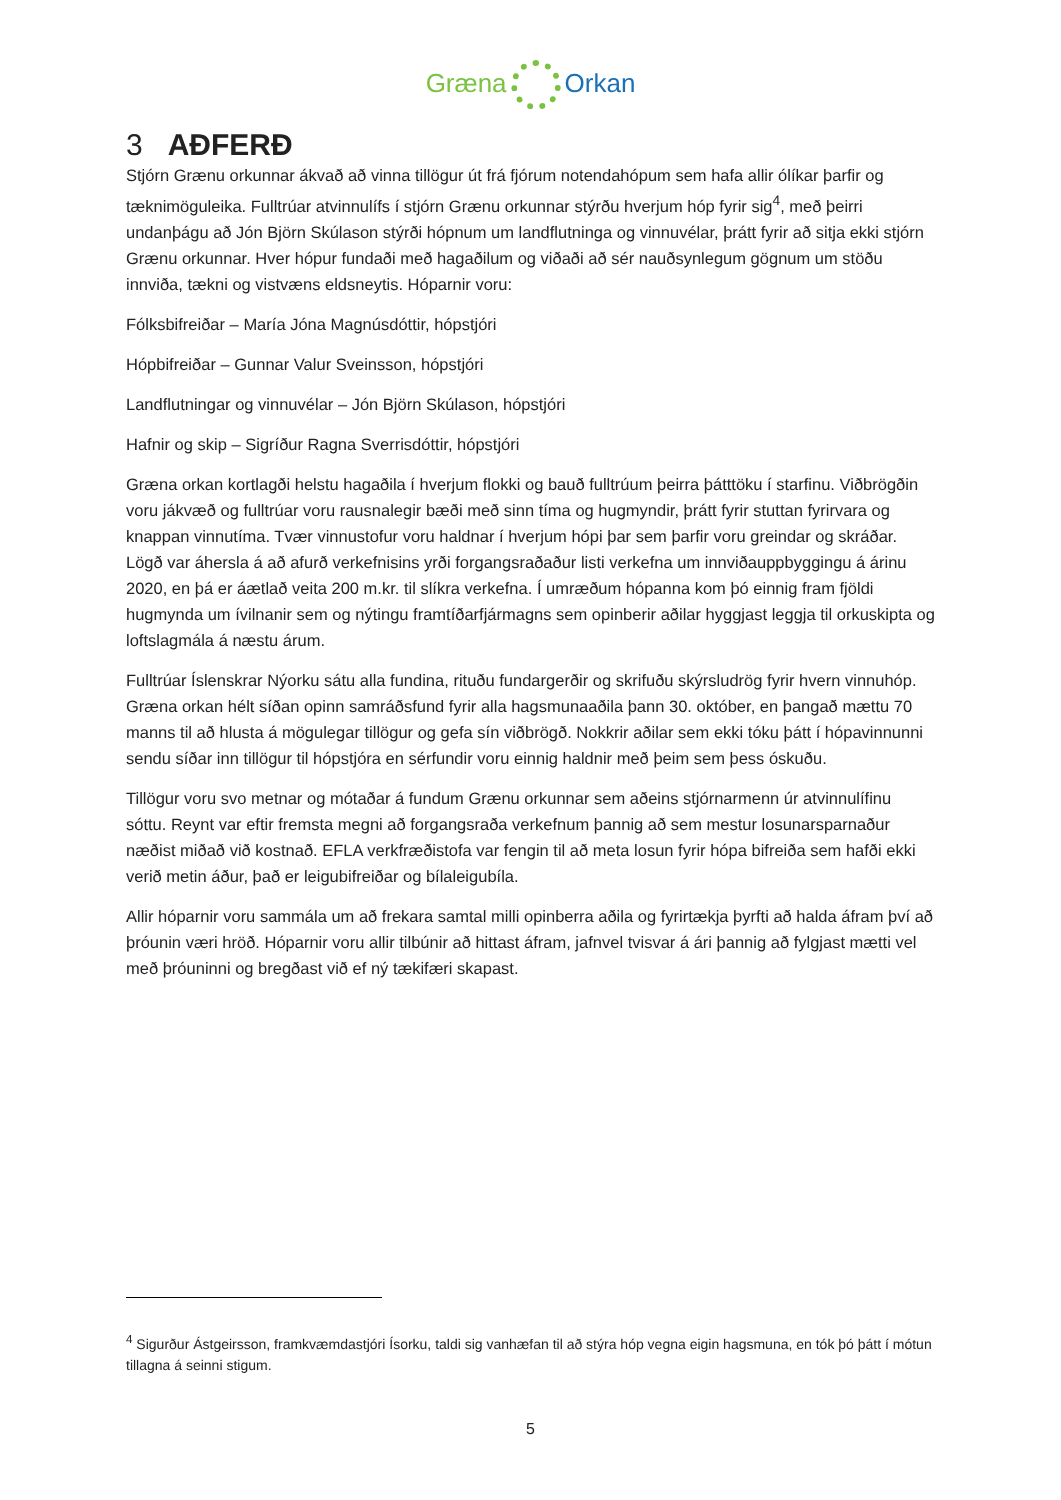Græna Orkan
3 AÐFERÐ
Stjórn Grænu orkunnar ákvað að vinna tillögur út frá fjórum notendahópum sem hafa allir ólíkar þarfir og tæknimöguleika. Fulltrúar atvinnulífs í stjórn Grænu orkunnar stýrðu hverjum hóp fyrir sig<sup>4</sup>, með þeirri undanþágu að Jón Björn Skúlason stýrði hópnum um landflutninga og vinnuvélar, þrátt fyrir að sitja ekki stjórn Grænu orkunnar. Hver hópur fundaði með hagaðilum og viðaði að sér nauðsynlegum gögnum um stöðu innviða, tækni og vistvæns eldsneytis. Hóparnir voru:
Fólksbifreiðar – María Jóna Magnúsdóttir, hópstjóri
Hópbifreiðar – Gunnar Valur Sveinsson, hópstjóri
Landflutningar og vinnuvélar – Jón Björn Skúlason, hópstjóri
Hafnir og skip – Sigríður Ragna Sverrisdóttir, hópstjóri
Græna orkan kortlagði helstu hagaðila í hverjum flokki og bauð fulltrúum þeirra þátttöku í starfinu. Viðbrögðin voru jákvæð og fulltrúar voru rausnalegir bæði með sinn tíma og hugmyndir, þrátt fyrir stuttan fyrirvara og knappan vinnutíma. Tvær vinnustofur voru haldnar í hverjum hópi þar sem þarfir voru greindar og skráðar. Lögð var áhersla á að afurð verkefnisins yrði forgangsraðaður listi verkefna um innviðauppbyggingu á árinu 2020, en þá er áætlað veita 200 m.kr. til slíkra verkefna. Í umræðum hópanna kom þó einnig fram fjöldi hugmynda um ívilnanir sem og nýtingu framtíðarfjármagns sem opinberir aðilar hyggjast leggja til orkuskipta og loftslagmála á næstu árum.
Fulltrúar Íslenskrar Nýorku sátu alla fundina, rituðu fundargerðir og skrifuðu skýrsludrög fyrir hvern vinnuhóp. Græna orkan hélt síðan opinn samráðsfund fyrir alla hagsmunaaðila þann 30. október, en þangað mættu 70 manns til að hlusta á mögulegar tillögur og gefa sín viðbrögð. Nokkrir aðilar sem ekki tóku þátt í hópavinnunni sendu síðar inn tillögur til hópstjóra en sérfundir voru einnig haldnir með þeim sem þess óskuðu.
Tillögur voru svo metnar og mótaðar á fundum Grænu orkunnar sem aðeins stjórnarmenn úr atvinnulífinu sóttu. Reynt var eftir fremsta megni að forgangsraða verkefnum þannig að sem mestur losunarsparnaður næðist miðað við kostnað. EFLA verkfræðistofa var fengin til að meta losun fyrir hópa bifreiða sem hafði ekki verið metin áður, það er leigubifreiðar og bílaleigubíla.
Allir hóparnir voru sammála um að frekara samtal milli opinberra aðila og fyrirtækja þyrfti að halda áfram því að þróunin væri hröð. Hóparnir voru allir tilbúnir að hittast áfram, jafnvel tvisvar á ári þannig að fylgjast mætti vel með þróuninni og bregðast við ef ný tækifæri skapast.
<sup>4</sup> Sigurður Ástgeirsson, framkvæmdastjóri Ísorku, taldi sig vanhæfan til að stýra hóp vegna eigin hagsmuna, en tók þó þátt í mótun tillagna á seinni stigum.
5